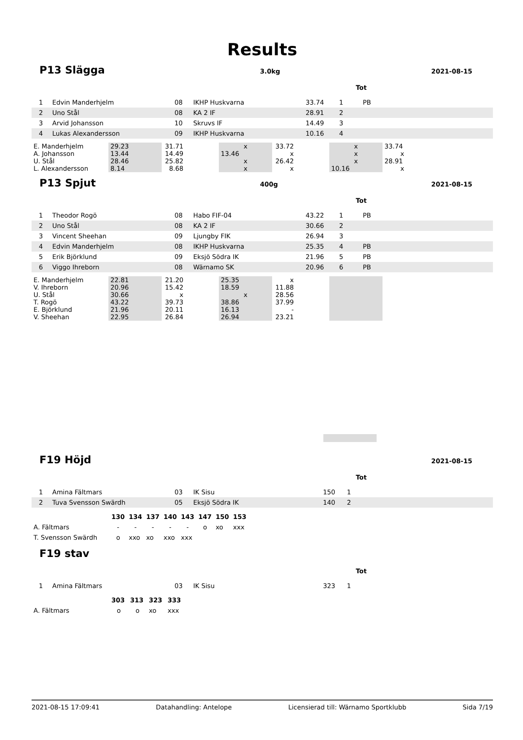Results
P13 Slägga 3.0kg 2021-08-15
Tot
| 1 | Edvin Manderhjelm | 08 | IKHP Huskvarna | 33.74 | 1 | PB |
| 2 | Uno Stål | 08 | KA 2 IF | 28.91 | 2 | |
| 3 | Arvid Johansson | 10 | Skruvs IF | 14.49 | 3 | |
| 4 | Lukas Alexandersson | 09 | IKHP Huskvarna | 10.16 | 4 | |
| E. Manderhjelm | 29.23 | 31.71 | | x | 33.72 | | x | 33.74 |
| A. Johansson | 13.44 | 14.49 | | 13.46 | x | | x | x |
| U. Stål | 28.46 | 25.82 | | x | 26.42 | | x | 28.91 |
| L. Alexandersson | 8.14 | 8.68 | | x | x | | 10.16 | x |
P13 Spjut 400g 2021-08-15
Tot
| 1 | Theodor Rogö | 08 | Habo FIF-04 | 43.22 | 1 | PB |
| 2 | Uno Stål | 08 | KA 2 IF | 30.66 | 2 | |
| 3 | Vincent Sheehan | 09 | Ljungby FIK | 26.94 | 3 | |
| 4 | Edvin Manderhjelm | 08 | IKHP Huskvarna | 25.35 | 4 | PB |
| 5 | Erik Björklund | 09 | Eksjö Södra IK | 21.96 | 5 | PB |
| 6 | Viggo Ihreborn | 08 | Wärnamo SK | 20.96 | 6 | PB |
| E. Manderhjelm | 22.81 | 21.20 | | 25.35 | x | | | |
| V. Ihreborn | 20.96 | 15.42 | | 18.59 | 11.88 | | | |
| U. Stål | 30.66 | x | | x | 28.56 | | | |
| T. Rogö | 43.22 | 39.73 | | 38.86 | 37.99 | | | |
| E. Björklund | 21.96 | 20.11 | | 16.13 | - | | | |
| V. Sheehan | 22.95 | 26.84 | | 26.94 | 23.21 | | | |
F19 Höjd 2021-08-15
Tot
| 1 | Amina Fältmars | 03 | IK Sisu | 150 | 1 | |
| 2 | Tuva Svensson Swärdh | 05 | Eksjö Södra IK | 140 | 2 | |
| | 130 | 134 | 137 | 140 | 143 | 147 | 150 | 153 |
| A. Fältmars | - | - | - | - | - | o | xo | xxx |
| T. Svensson Swärdh | o | xxo | xo | xxo | xxx | | | |
F19 stav
Tot
| 1 | Amina Fältmars | 03 | IK Sisu | 323 | 1 | |
| | 303 | 313 | 323 | 333 |
| A. Fältmars | o | o | xo | xxx |
2021-08-15 17:09:41 Datahandling: Antelope Licensierad till: Wärnamo Sportklubb Sida 7/19